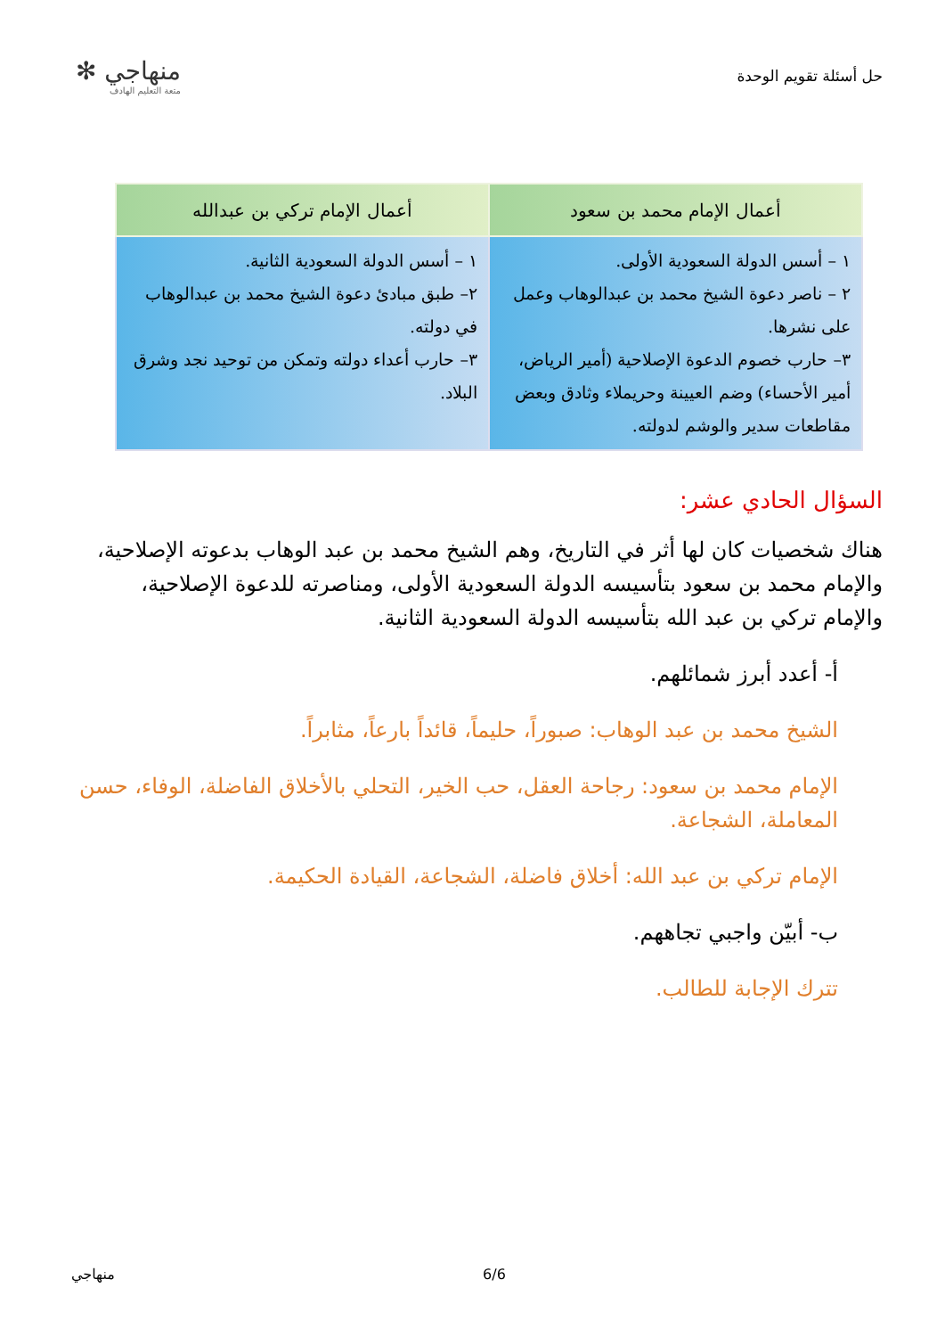حل أسئلة تقويم الوحدة
منهاجي ✻
متعة التعليم الهادف
| أعمال الإمام محمد بن سعود | أعمال الإمام تركي بن عبدالله |
| --- | --- |
| ١ – أسس الدولة السعودية الأولى. ٢ – ناصر دعوة الشيخ محمد بن عبدالوهاب وعمل على نشرها. ٣– حارب خصوم الدعوة الإصلاحية (أمير الرياض، أمير الأحساء) وضم العيينة وحريملاء وثادق وبعض مقاطعات سدير والوشم لدولته. | ١ – أسس الدولة السعودية الثانية. ٢– طبق مبادئ دعوة الشيخ محمد بن عبدالوهاب في دولته. ٣– حارب أعداء دولته وتمكن من توحيد نجد وشرق البلاد. |
السؤال الحادي عشر:
هناك شخصيات كان لها أثر في التاريخ، وهم الشيخ محمد بن عبد الوهاب بدعوته الإصلاحية، والإمام محمد بن سعود بتأسيسه الدولة السعودية الأولى، ومناصرته للدعوة الإصلاحية، والإمام تركي بن عبد الله بتأسيسه الدولة السعودية الثانية.
أ- أعدد أبرز شمائلهم.
الشيخ محمد بن عبد الوهاب: صبوراً، حليماً، قائداً بارعاً، مثابراً.
الإمام محمد بن سعود: رجاحة العقل، حب الخير، التحلي بالأخلاق الفاضلة، الوفاء، حسن المعاملة، الشجاعة.
الإمام تركي بن عبد الله: أخلاق فاضلة، الشجاعة، القيادة الحكيمة.
ب- أبيّن واجبي تجاههم.
تترك الإجابة للطالب.
منهاجي 6/6